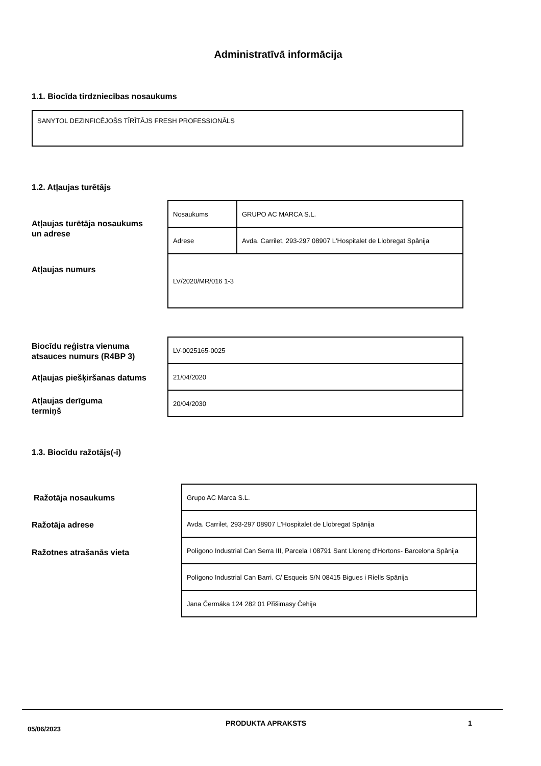Administratīvā informācija
1.1. Biocīda tirdzniecības nosaukums
SANYTOL DEZINFICĒJOŠS TĪRĪTĀJS FRESH PROFESSIONĀLS
1.2. Atļaujas turētājs
Atļaujas turētāja nosaukums
un adrese
Atļaujas numurs
| Nosaukums | GRUPO AC MARCA S.L. |
| Adrese | Avda. Carrilet, 293-297 08907 L'Hospitalet de Llobregat Spānija |
| LV/2020/MR/016 1-3 | |
Biocīdu reģistra vienuma
atsauces numurs (R4BP 3)
Atļaujas piešķiršanas datums
Atļaujas derīguma
termiņš
| LV-0025165-0025 |
| 21/04/2020 |
| 20/04/2030 |
1.3. Biocīdu ražotājs(-i)
Ražotāja nosaukums
Ražotāja adrese
Ražotnes atrašanās vieta
| Grupo AC Marca S.L. |
| Avda. Carrilet, 293-297 08907 L'Hospitalet de Llobregat Spānija |
| Polígono Industrial Can Serra III, Parcela I 08791 Sant Llorenç d'Hortons- Barcelona Spānija |
| Polígono Industrial Can Barri. C/ Esqueis S/N 08415 Bigues i Riells Spānija |
| Jana Čermáka 124 282 01 Přišimasy Čehija |
05/06/2023
PRODUKTA APRAKSTS 1